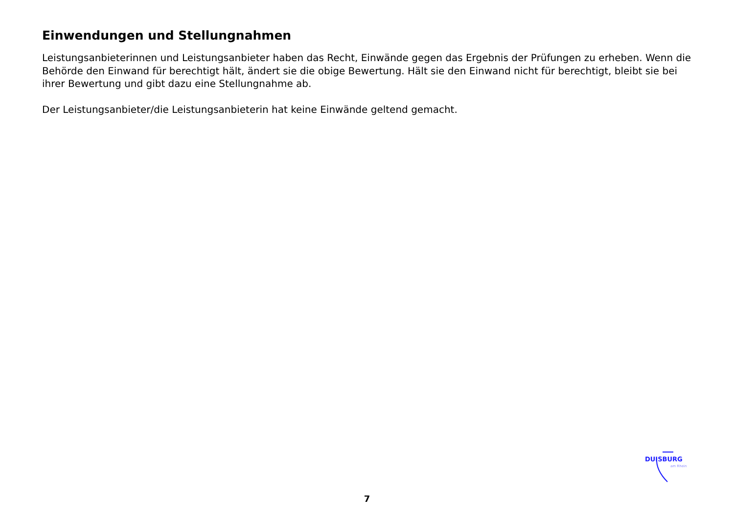Einwendungen und Stellungnahmen
Leistungsanbieterinnen und Leistungsanbieter haben das Recht, Einwände gegen das Ergebnis der Prüfungen zu erheben. Wenn die Behörde den Einwand für berechtigt hält, ändert sie die obige Bewertung. Hält sie den Einwand nicht für berechtigt, bleibt sie bei ihrer Bewertung und gibt dazu eine Stellungnahme ab.
Der Leistungsanbieter/die Leistungsanbieterin hat keine Einwände geltend gemacht.
DUISBURG
am Rhein
7